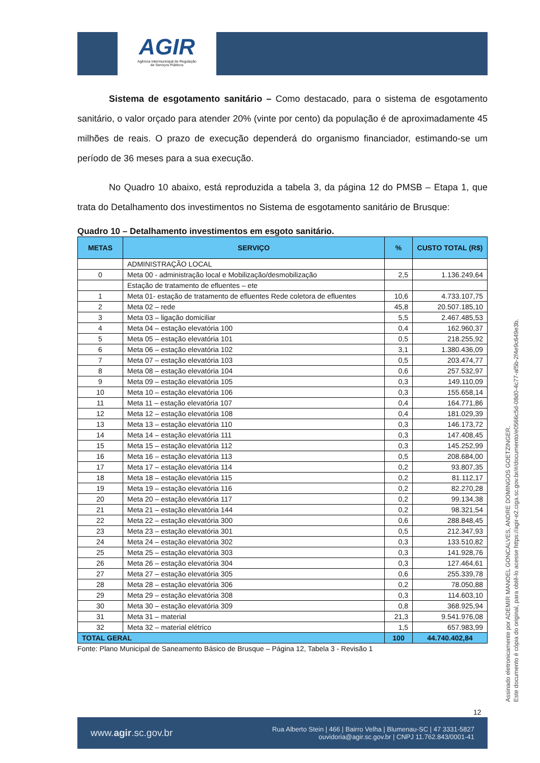AGIR
Agência Intermunicipal de Regulação
de Serviços Públicos
Sistema de esgotamento sanitário – Como destacado, para o sistema de esgotamento sanitário, o valor orçado para atender 20% (vinte por cento) da população é de aproximadamente 45 milhões de reais. O prazo de execução dependerá do organismo financiador, estimando-se um período de 36 meses para a sua execução.
No Quadro 10 abaixo, está reproduzida a tabela 3, da página 12 do PMSB – Etapa 1, que trata do Detalhamento dos investimentos no Sistema de esgotamento sanitário de Brusque:
Quadro 10 – Detalhamento investimentos em esgoto sanitário.
| METAS | SERVIÇO | % | CUSTO TOTAL (R$) |
| --- | --- | --- | --- |
| | ADMINISTRAÇÃO LOCAL | | |
| 0 | Meta 00 - administração local e Mobilização/desmobilização | 2,5 | 1.136.249,64 |
| | Estação de tratamento de efluentes – ete | | |
| 1 | Meta 01- estação de tratamento de efluentes Rede coletora de efluentes | 10,6 | 4.733.107,75 |
| 2 | Meta 02 – rede | 45,8 | 20.507.185,10 |
| 3 | Meta 03 – ligação domiciliar | 5,5 | 2.467.485,53 |
| 4 | Meta 04 – estação elevatória 100 | 0,4 | 162.960,37 |
| 5 | Meta 05 – estação elevatória 101 | 0,5 | 218.255,92 |
| 6 | Meta 06 – estação elevatória 102 | 3,1 | 1.380.436,09 |
| 7 | Meta 07 – estação elevatória 103 | 0,5 | 203.474,77 |
| 8 | Meta 08 – estação elevatória 104 | 0,6 | 257.532,97 |
| 9 | Meta 09 – estação elevatória 105 | 0,3 | 149.110,09 |
| 10 | Meta 10 – estação elevatória 106 | 0,3 | 155.658,14 |
| 11 | Meta 11 – estação elevatória 107 | 0,4 | 164.771,86 |
| 12 | Meta 12 – estação elevatória 108 | 0,4 | 181.029,39 |
| 13 | Meta 13 – estação elevatória 110 | 0,3 | 146.173,72 |
| 14 | Meta 14 – estação elevatória 111 | 0,3 | 147.408,45 |
| 15 | Meta 15 – estação elevatória 112 | 0,3 | 145.252,99 |
| 16 | Meta 16 – estação elevatória 113 | 0,5 | 208.684,00 |
| 17 | Meta 17 – estação elevatória 114 | 0,2 | 93.807,35 |
| 18 | Meta 18 – estação elevatória 115 | 0,2 | 81.112,17 |
| 19 | Meta 19 – estação elevatória 116 | 0,2 | 82.270,28 |
| 20 | Meta 20 – estação elevatória 117 | 0,2 | 99.134,38 |
| 21 | Meta 21 – estação elevatória 144 | 0,2 | 98.321,54 |
| 22 | Meta 22 – estação elevatória 300 | 0,6 | 288.848,45 |
| 23 | Meta 23 – estação elevatória 301 | 0,5 | 212.347,93 |
| 24 | Meta 24 – estação elevatória 302 | 0,3 | 133.510,82 |
| 25 | Meta 25 – estação elevatória 303 | 0,3 | 141.928,76 |
| 26 | Meta 26 – estação elevatória 304 | 0,3 | 127.464,61 |
| 27 | Meta 27 – estação elevatória 305 | 0,6 | 255.339,78 |
| 28 | Meta 28 – estação elevatória 306 | 0,2 | 78.050,88 |
| 29 | Meta 29 – estação elevatória 308 | 0,3 | 114.603,10 |
| 30 | Meta 30 – estação elevatória 309 | 0,8 | 368.925,94 |
| 31 | Meta 31 – material | 21,3 | 9.541.976,08 |
| 32 | Meta 32 – material elétrico | 1,5 | 657.983,99 |
| TOTAL GERAL | | 100 | 44.740.402,84 |
Fonte: Plano Municipal de Saneamento Básico de Brusque – Página 12, Tabela 3 - Revisão 1
Assinado eletronicamente por ADEMIR MANOEL GONCALVES, ANDRE DOMINGOS GOETZINGER.
Este documento é cópia do original, para obtê-lo acesse https://agir-e2.ciga.sc.gov.br/#/documento/e0566c5d-08d0-4c77-af5b-2f4e9c649e3b.
12
www.agir.sc.gov.br Rua Alberto Stein | 466 | Bairro Velha | Blumenau-SC | 47 3331-5827
ouvidoria@agir.sc.gov.br | CNPJ 11.762.843/0001-41